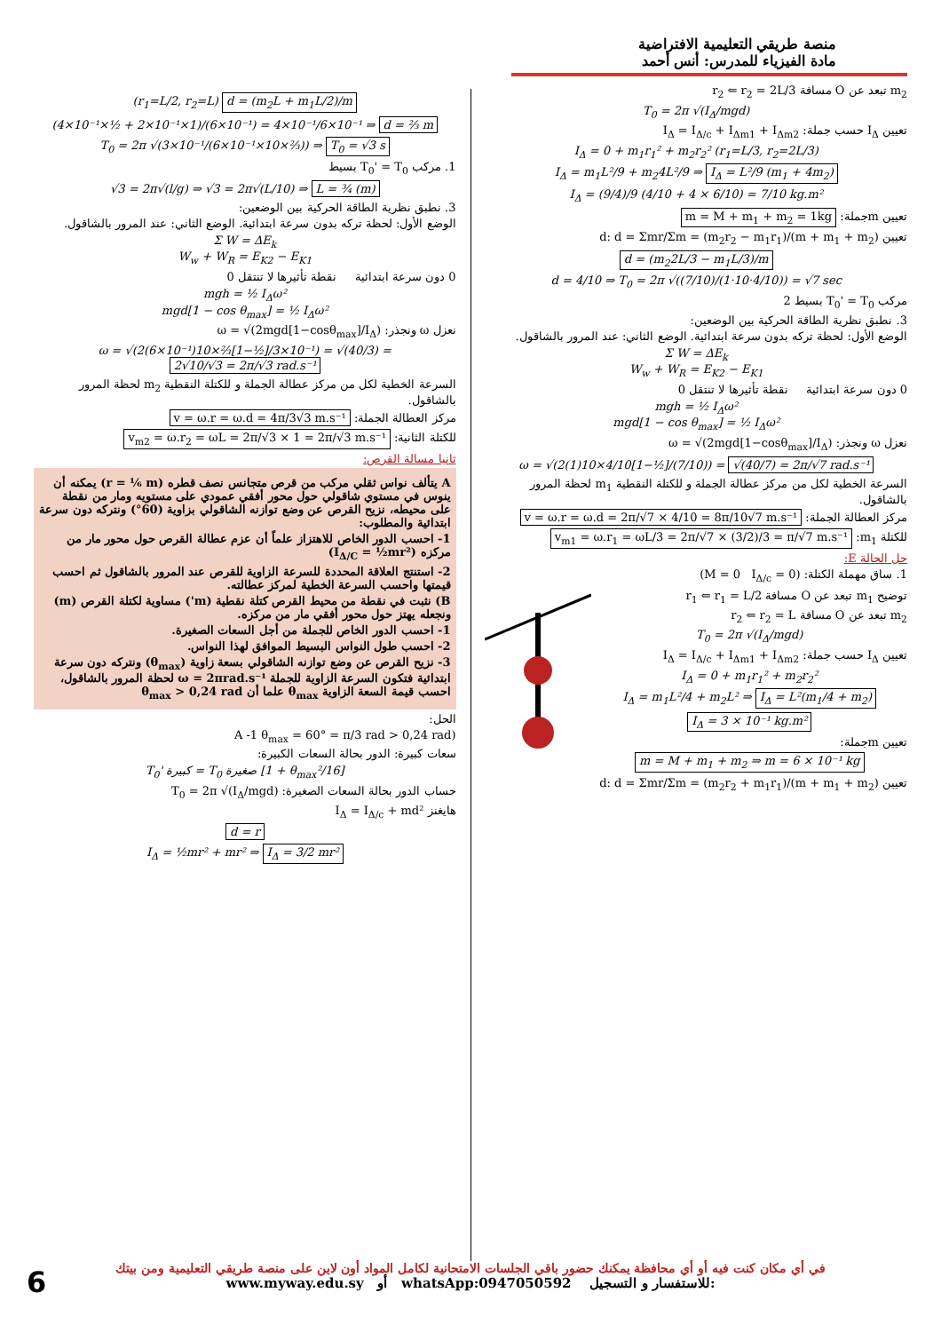منصة طريقي التعليمية الافتراضية
مادة الفيزياء للمدرس: أنس أحمد
m<sub>2</sub> تبعد عن O مسافة r<sub>2</sub> ⇐ r<sub>2</sub> = 2L/3
T<sub>0</sub> = 2π √(I<sub>Δ</sub>/mgd)
تعيين I<sub>Δ</sub> حسب جملة: I<sub>Δ</sub> = I<sub>Δ/c</sub> + I<sub>Δm1</sub> + I<sub>Δm2</sub>
I<sub>Δ</sub> = 0 + m<sub>1</sub>r<sub>1</sub>² + m<sub>2</sub>r<sub>2</sub>² (r<sub>1</sub>=L/3, r<sub>2</sub>=2L/3)
I<sub>Δ</sub> = m<sub>1</sub>L²/9 + m<sub>2</sub>4L²/9 ⇒ I<sub>Δ</sub> = L²/9 (m<sub>1</sub> + 4m<sub>2</sub>)
I<sub>Δ</sub> = (9/4)/9 (4/10 + 4 × 6/10) = 7/10 kg.m²
تعيين mجملة: m = M + m<sub>1</sub> + m<sub>2</sub> = 1kg
تعيين d: d = Σmr/Σm = (m<sub>2</sub>r<sub>2</sub> − m<sub>1</sub>r<sub>1</sub>)/(m + m<sub>1</sub> + m<sub>2</sub>)
d = (m<sub>2</sub>2L/3 − m<sub>1</sub>L/3)/m
d = 4/10 ⇒ T<sub>0</sub> = 2π √((7/10)/(1·10·4/10)) = √7 sec
مركب T<sub>0</sub>' = T<sub>0</sub> بسيط 2
3. نطبق نظرية الطاقة الحركية بين الوضعين:
الوضع الأول: لحظة تركه بدون سرعة ابتدائية. الوضع الثاني: عند المرور بالشاقول.
Σ W = ΔE<sub>k</sub>
W<sub>w</sub> + W<sub>R</sub> = E<sub>K2</sub> − E<sub>K1</sub>
0 دون سرعة ابتدائية نقطة تأثيرها لا تنتقل 0
mgh = ½ I<sub>Δ</sub>ω²
mgd[1 − cos θ<sub>max</sub>] = ½ I<sub>Δ</sub>ω²
نعزل ω ونجذر: ω = √(2mgd[1−cosθ<sub>max</sub>]/I<sub>Δ</sub>)
ω = √(2(1)10×4/10[1−½]/(7/10)) = √(40/7) = 2π/√7 rad.s⁻¹
السرعة الخطية لكل من مركز عطالة الجملة و للكتلة النقطية m<sub>1</sub> لحظة المرور بالشاقول.
مركز العطالة الجملة: v = ω.r = ω.d = 2π/√7 × 4/10 = 8π/10√7 m.s⁻¹
للكتلة m<sub>1</sub>: v<sub>m1</sub> = ω.r<sub>1</sub> = ωL/3 = 2π/√7 × (3/2)/3 = π/√7 m.s⁻¹
حل الحالة E:
1. ساق مهملة الكتلة: (M = 0 I<sub>Δ/c</sub> = 0)
توضيح m<sub>1</sub> تبعد عن O مسافة r<sub>1</sub> ⇐ r<sub>1</sub> = L/2
m<sub>2</sub> تبعد عن O مسافة r<sub>2</sub> ⇐ r<sub>2</sub> = L
T<sub>0</sub> = 2π √(I<sub>Δ</sub>/mgd)
تعيين I<sub>Δ</sub> حسب جملة: I<sub>Δ</sub> = I<sub>Δ/c</sub> + I<sub>Δm1</sub> + I<sub>Δm2</sub>
I<sub>Δ</sub> = 0 + m<sub>1</sub>r<sub>1</sub>² + m<sub>2</sub>r<sub>2</sub>²
I<sub>Δ</sub> = m<sub>1</sub>L²/4 + m<sub>2</sub>L² ⇒ I<sub>Δ</sub> = L²(m<sub>1</sub>/4 + m<sub>2</sub>)
I<sub>Δ</sub> = 3 × 10⁻¹ kg.m²
تعيين mجملة:
m = M + m<sub>1</sub> + m<sub>2</sub> ⇒ m = 6 × 10⁻¹ kg
تعيين d: d = Σmr/Σm = (m<sub>2</sub>r<sub>2</sub> + m<sub>1</sub>r<sub>1</sub>)/(m + m<sub>1</sub> + m<sub>2</sub>)
(r<sub>1</sub>=L/2, r<sub>2</sub>=L) d = (m<sub>2</sub>L + m<sub>1</sub>L/2)/m
(4×10⁻¹×½ + 2×10⁻¹×1)/(6×10⁻¹) = 4×10⁻¹/6×10⁻¹ ⇒ d = ⅔ m
T<sub>0</sub> = 2π √(3×10⁻¹/(6×10⁻¹×10×⅔)) ⇒ T<sub>0</sub> = √3 s
1. مركب T<sub>0</sub>' = T<sub>0</sub> بسيط
√3 = 2π√(l/g) ⇒ √3 = 2π√(L/10) ⇒ L = ¾ (m)
3. نطبق نظرية الطاقة الحركية بين الوضعين:
الوضع الأول: لحظة تركه بدون سرعة ابتدائية. الوضع الثاني: عند المرور بالشاقول.
Σ W = ΔE<sub>k</sub>
W<sub>w</sub> + W<sub>R</sub> = E<sub>K2</sub> − E<sub>K1</sub>
0 دون سرعة ابتدائية نقطة تأثيرها لا تنتقل 0
mgh = ½ I<sub>Δ</sub>ω²
mgd[1 − cos θ<sub>max</sub>] = ½ I<sub>Δ</sub>ω²
نعزل ω ونجذر: ω = √(2mgd[1−cosθ<sub>max</sub>]/I<sub>Δ</sub>)
ω = √(2(6×10⁻¹)10×⅔[1−½]/3×10⁻¹) = √(40/3) = 2√10/√3 = 2π/√3 rad.s⁻¹
السرعة الخطية لكل من مركز عطالة الجملة و للكتلة النقطية m<sub>2</sub> لحظة المرور بالشاقول.
مركز العطالة الجملة: v = ω.r = ω.d = 4π/3√3 m.s⁻¹
للكتلة الثانية: v<sub>m2</sub> = ω.r<sub>2</sub> = ωL = 2π/√3 × 1 = 2π/√3 m.s⁻¹
ثانيا مسالة القرص:
A يتألف نواس ثقلي مركب من قرص متجانس نصف قطره (r = ⅙ m) يمكنه أن ينوس في مستوي شاقولي حول محور أفقي عمودي على مستويه ومار من نقطة على محيطه، نزيح القرص عن وضع توازنه الشاقولي بزاوية (60°) ونتركه دون سرعة ابتدائية والمطلوب:
1- احسب الدور الخاص للاهتزاز علماً أن عزم عطالة القرص حول محور مار من مركزه (I<sub>Δ/C</sub> = ½mr²)
2- استنتج العلاقة المحددة للسرعة الزاوية للقرص عند المرور بالشاقول ثم احسب قيمتها واحسب السرعة الخطية لمركز عطالته.
B) نثبت في نقطة من محيط القرص كتلة نقطية (m') مساوية لكتلة القرص (m) ونجعله يهتز حول محور أفقي مار من مركزه.
1- احسب الدور الخاص للجملة من أجل السعات الصغيرة.
2- احسب طول النواس البسيط الموافق لهذا النواس.
3- نزيح القرص عن وضع توازنه الشاقولي بسعة زاوية (θ<sub>max</sub>) ونتركه دون سرعة ابتدائية فتكون السرعة الزاوية للجملة ω = 2πrad.s⁻¹ لحظة المرور بالشاقول، احسب قيمة السعة الزاوية θ<sub>max</sub> علما أن θ<sub>max</sub> > 0,24 rad
الحل:
(A -1 θ<sub>max</sub> = 60° = π/3 rad > 0,24 rad
سعات كبيرة: الدور بحالة السعات الكبيرة:
T<sub>0</sub>' كبيرة = T<sub>0</sub> صغيرة [1 + θ<sub>max</sub>²/16]
حساب الدور بحالة السعات الصغيرة: T<sub>0</sub> = 2π √(I<sub>Δ</sub>/mgd)
هايغنز I<sub>Δ</sub> = I<sub>Δ/c</sub> + md²
d = r
I<sub>Δ</sub> = ½mr² + mr² ⇒ I<sub>Δ</sub> = 3/2 mr²
في أي مكان كنت فيه أو أي محافظة يمكنك حضور باقي الجلسات الامتحانية لكامل المواد أون لاين على منصة طريقي التعليمية ومن بيتك
www.myway.edu.sy أو whatsApp:0947050592 للاستفسار و التسجيل:
6